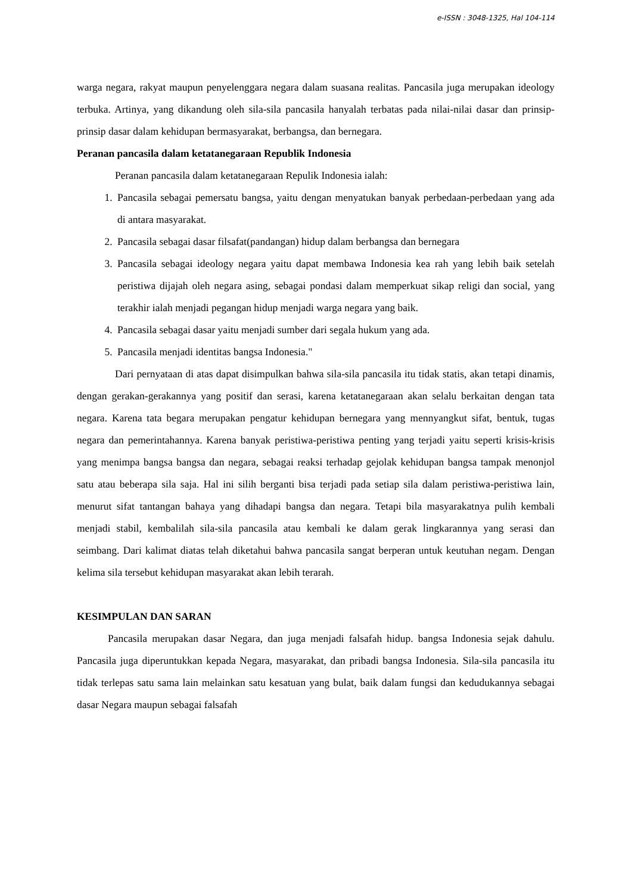e-ISSN : 3048-1325, Hal 104-114
warga negara, rakyat maupun penyelenggara negara dalam suasana realitas. Pancasila juga merupakan ideology terbuka. Artinya, yang dikandung oleh sila-sila pancasila hanyalah terbatas pada nilai-nilai dasar dan prinsip-prinsip dasar dalam kehidupan bermasyarakat, berbangsa, dan bernegara.
Peranan pancasila dalam ketatanegaraan Republik Indonesia
Peranan pancasila dalam ketatanegaraan Repulik Indonesia ialah:
1. Pancasila sebagai pemersatu bangsa, yaitu dengan menyatukan banyak perbedaan-perbedaan yang ada di antara masyarakat.
2. Pancasila sebagai dasar filsafat(pandangan) hidup dalam berbangsa dan bernegara
3. Pancasila sebagai ideology negara yaitu dapat membawa Indonesia kea rah yang lebih baik setelah peristiwa dijajah oleh negara asing, sebagai pondasi dalam memperkuat sikap religi dan social, yang terakhir ialah menjadi pegangan hidup menjadi warga negara yang baik.
4. Pancasila sebagai dasar yaitu menjadi sumber dari segala hukum yang ada.
5. Pancasila menjadi identitas bangsa Indonesia."
Dari pernyataan di atas dapat disimpulkan bahwa sila-sila pancasila itu tidak statis, akan tetapi dinamis, dengan gerakan-gerakannya yang positif dan serasi, karena ketatanegaraan akan selalu berkaitan dengan tata negara. Karena tata begara merupakan pengatur kehidupan bernegara yang mennyangkut sifat, bentuk, tugas negara dan pemerintahannya. Karena banyak peristiwa-peristiwa penting yang terjadi yaitu seperti krisis-krisis yang menimpa bangsa bangsa dan negara, sebagai reaksi terhadap gejolak kehidupan bangsa tampak menonjol satu atau beberapa sila saja. Hal ini silih berganti bisa terjadi pada setiap sila dalam peristiwa-peristiwa lain, menurut sifat tantangan bahaya yang dihadapi bangsa dan negara. Tetapi bila masyarakatnya pulih kembali menjadi stabil, kembalilah sila-sila pancasila atau kembali ke dalam gerak lingkarannya yang serasi dan seimbang. Dari kalimat diatas telah diketahui bahwa pancasila sangat berperan untuk keutuhan negam. Dengan kelima sila tersebut kehidupan masyarakat akan lebih terarah.
KESIMPULAN DAN SARAN
Pancasila merupakan dasar Negara, dan juga menjadi falsafah hidup. bangsa Indonesia sejak dahulu. Pancasila juga diperuntukkan kepada Negara, masyarakat, dan pribadi bangsa Indonesia. Sila-sila pancasila itu tidak terlepas satu sama lain melainkan satu kesatuan yang bulat, baik dalam fungsi dan kedudukannya sebagai dasar Negara maupun sebagai falsafah